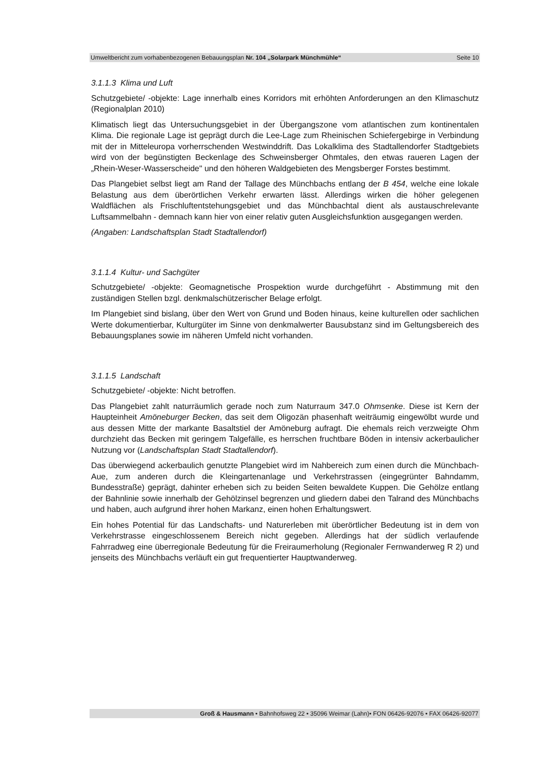Umweltbericht zum vorhabenbezogenen Bebauungsplan Nr. 104 „Solarpark Münchmühle“Seite 10
3.1.1.3 Klima und Luft
Schutzgebiete/ -objekte: Lage innerhalb eines Korridors mit erhöhten Anforderungen an den Klimaschutz (Regionalplan 2010)
Klimatisch liegt das Untersuchungsgebiet in der Übergangszone vom atlantischen zum kontinentalen Klima. Die regionale Lage ist geprägt durch die Lee-Lage zum Rheinischen Schiefergebirge in Verbindung mit der in Mitteleuropa vorherrschenden Westwinddrift. Das Lokalklima des Stadtallendorfer Stadtgebiets wird von der begünstigten Beckenlage des Schweinsberger Ohmtales, den etwas raueren Lagen der „Rhein-Weser-Wasserscheide" und den höheren Waldgebieten des Mengsberger Forstes bestimmt.
Das Plangebiet selbst liegt am Rand der Tallage des Münchbachs entlang der B 454, welche eine lokale Belastung aus dem überörtlichen Verkehr erwarten lässt. Allerdings wirken die höher gelegenen Waldflächen als Frischluftentstehungsgebiet und das Münchbachtal dient als austauschrelevante Luftsammelbahn - demnach kann hier von einer relativ guten Ausgleichsfunktion ausgegangen werden.
(Angaben: Landschaftsplan Stadt Stadtallendorf)
3.1.1.4 Kultur- und Sachgüter
Schutzgebiete/ -objekte: Geomagnetische Prospektion wurde durchgeführt - Abstimmung mit den zuständigen Stellen bzgl. denkmalschützerischer Belage erfolgt.
Im Plangebiet sind bislang, über den Wert von Grund und Boden hinaus, keine kulturellen oder sachlichen Werte dokumentierbar, Kulturgüter im Sinne von denkmalwerter Bausubstanz sind im Geltungsbereich des Bebauungsplanes sowie im näheren Umfeld nicht vorhanden.
3.1.1.5 Landschaft
Schutzgebiete/ -objekte: Nicht betroffen.
Das Plangebiet zahlt naturräumlich gerade noch zum Naturraum 347.0 Ohmsenke. Diese ist Kern der Haupteinheit Amöneburger Becken, das seit dem Oligozän phasenhaft weiträumig eingewölbt wurde und aus dessen Mitte der markante Basaltstiel der Amöneburg aufragt. Die ehemals reich verzweigte Ohm durchzieht das Becken mit geringem Talgefälle, es herrschen fruchtbare Böden in intensiv ackerbaulicher Nutzung vor (Landschaftsplan Stadt Stadtallendorf).
Das überwiegend ackerbaulich genutzte Plangebiet wird im Nahbereich zum einen durch die Münchbach-Aue, zum anderen durch die Kleingartenanlage und Verkehrstrassen (eingegrünter Bahndamm, Bundesstraße) geprägt, dahinter erheben sich zu beiden Seiten bewaldete Kuppen. Die Gehölze entlang der Bahnlinie sowie innerhalb der Gehölzinsel begrenzen und gliedern dabei den Talrand des Münchbachs und haben, auch aufgrund ihrer hohen Markanz, einen hohen Erhaltungswert.
Ein hohes Potential für das Landschafts- und Naturerleben mit überörtlicher Bedeutung ist in dem von Verkehrstrasse eingeschlossenem Bereich nicht gegeben. Allerdings hat der südlich verlaufende Fahrradweg eine überregionale Bedeutung für die Freiraumerholung (Regionaler Fernwanderweg R 2) und jenseits des Münchbachs verläuft ein gut frequentierter Hauptwanderweg.
Groß & Hausmann • Bahnhofsweg 22 • 35096 Weimar (Lahn)• FON 06426-92076 • FAX 06426-92077